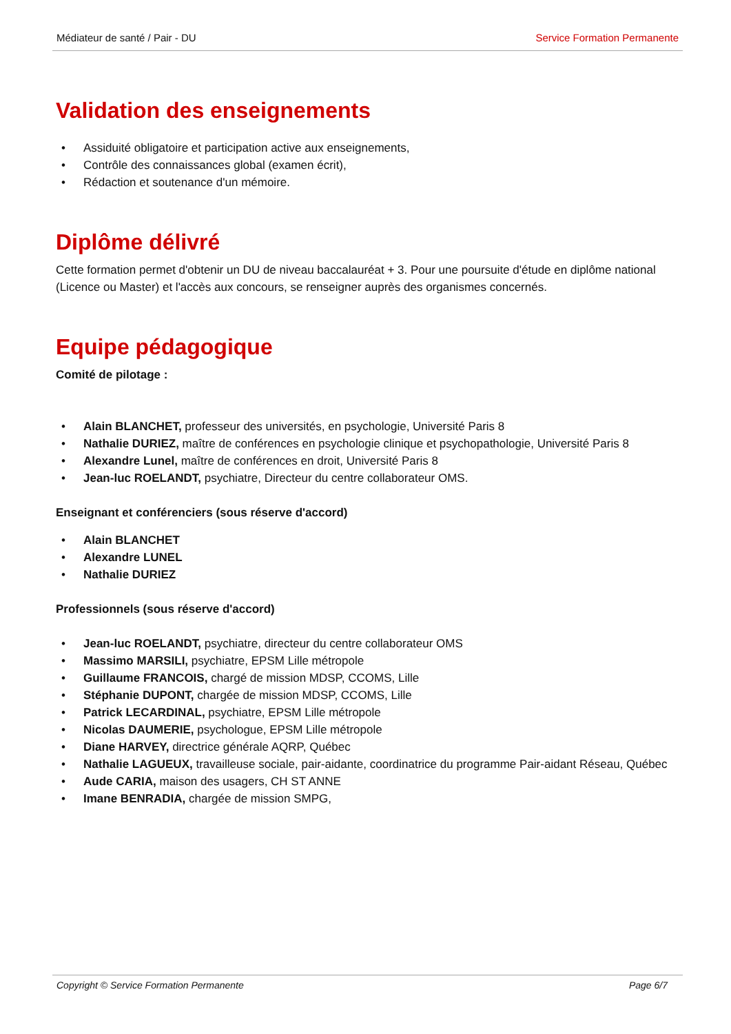Médiateur de santé / Pair - DU Service Formation Permanente
Validation des enseignements
• Assiduité obligatoire et participation active aux enseignements,
• Contrôle des connaissances global (examen écrit),
• Rédaction et soutenance d'un mémoire.
Diplôme délivré
Cette formation permet d'obtenir un DU de niveau baccalauréat + 3. Pour une poursuite d'étude en diplôme national (Licence ou Master) et l'accès aux concours, se renseigner auprès des organismes concernés.
Equipe pédagogique
Comité de pilotage :
• Alain BLANCHET, professeur des universités, en psychologie, Université Paris 8
• Nathalie DURIEZ, maître de conférences en psychologie clinique et psychopathologie, Université Paris 8
• Alexandre Lunel, maître de conférences en droit, Université Paris 8
• Jean-luc ROELANDT, psychiatre, Directeur du centre collaborateur OMS.
Enseignant et conférenciers (sous réserve d'accord)
• Alain BLANCHET
• Alexandre LUNEL
• Nathalie DURIEZ
Professionnels (sous réserve d'accord)
• Jean-luc ROELANDT, psychiatre, directeur du centre collaborateur OMS
• Massimo MARSILI, psychiatre, EPSM Lille métropole
• Guillaume FRANCOIS, chargé de mission MDSP, CCOMS, Lille
• Stéphanie DUPONT, chargée de mission MDSP, CCOMS, Lille
• Patrick LECARDINAL, psychiatre, EPSM Lille métropole
• Nicolas DAUMERIE, psychologue, EPSM Lille métropole
• Diane HARVEY, directrice générale AQRP, Québec
• Nathalie LAGUEUX, travailleuse sociale, pair-aidante, coordinatrice du programme Pair-aidant Réseau, Québec
• Aude CARIA, maison des usagers, CH ST ANNE
• Imane BENRADIA, chargée de mission SMPG,
Copyright © Service Formation Permanente Page 6/7